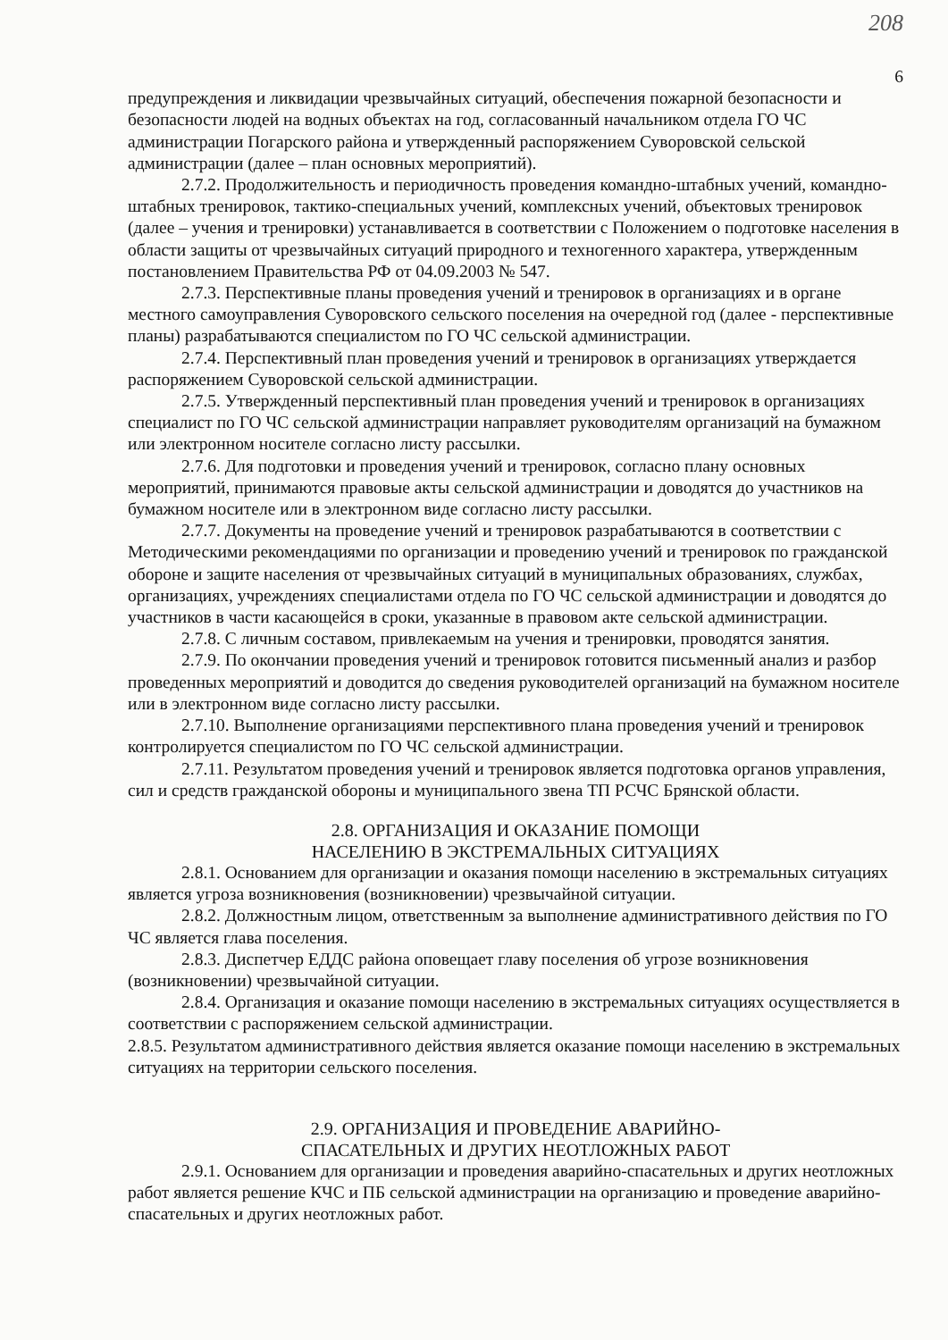208
6
предупреждения и ликвидации чрезвычайных ситуаций, обеспечения пожарной безопасности и безопасности людей на водных объектах на год, согласованный начальником отдела ГО ЧС администрации Погарского района и утвержденный распоряжением Суворовской сельской администрации (далее – план основных мероприятий).
2.7.2. Продолжительность и периодичность проведения командно-штабных учений, командно-штабных тренировок, тактико-специальных учений, комплексных учений, объектовых тренировок (далее – учения и тренировки) устанавливается в соответствии с Положением о подготовке населения в области защиты от чрезвычайных ситуаций природного и техногенного характера, утвержденным постановлением Правительства РФ от 04.09.2003 № 547.
2.7.3. Перспективные планы проведения учений и тренировок в организациях и в органе местного самоуправления Суворовского сельского поселения на очередной год (далее - перспективные планы) разрабатываются специалистом по ГО ЧС сельской администрации.
2.7.4. Перспективный план проведения учений и тренировок в организациях утверждается распоряжением Суворовской сельской администрации.
2.7.5. Утвержденный перспективный план проведения учений и тренировок в организациях специалист по ГО ЧС сельской администрации направляет руководителям организаций на бумажном или электронном носителе согласно листу рассылки.
2.7.6. Для подготовки и проведения учений и тренировок, согласно плану основных мероприятий, принимаются правовые акты сельской администрации и доводятся до участников на бумажном носителе или в электронном виде согласно листу рассылки.
2.7.7. Документы на проведение учений и тренировок разрабатываются в соответствии с Методическими рекомендациями по организации и проведению учений и тренировок по гражданской обороне и защите населения от чрезвычайных ситуаций в муниципальных образованиях, службах, организациях, учреждениях специалистами отдела по ГО ЧС сельской администрации и доводятся до участников в части касающейся в сроки, указанные в правовом акте сельской администрации.
2.7.8. С личным составом, привлекаемым на учения и тренировки, проводятся занятия.
2.7.9. По окончании проведения учений и тренировок готовится письменный анализ и разбор проведенных мероприятий и доводится до сведения руководителей организаций на бумажном носителе или в электронном виде согласно листу рассылки.
2.7.10. Выполнение организациями перспективного плана проведения учений и тренировок контролируется специалистом по ГО ЧС сельской администрации.
2.7.11. Результатом проведения учений и тренировок является подготовка органов управления, сил и средств гражданской обороны и муниципального звена ТП РСЧС Брянской области.
2.8. ОРГАНИЗАЦИЯ И ОКАЗАНИЕ ПОМОЩИ
НАСЕЛЕНИЮ В ЭКСТРЕМАЛЬНЫХ СИТУАЦИЯХ
2.8.1. Основанием для организации и оказания помощи населению в экстремальных ситуациях является угроза возникновения (возникновении) чрезвычайной ситуации.
2.8.2. Должностным лицом, ответственным за выполнение административного действия по ГО ЧС является глава поселения.
2.8.3. Диспетчер ЕДДС района оповещает главу поселения об угрозе возникновения (возникновении) чрезвычайной ситуации.
2.8.4. Организация и оказание помощи населению в экстремальных ситуациях осуществляется в соответствии с распоряжением сельской администрации.
2.8.5. Результатом административного действия является оказание помощи населению в экстремальных ситуациях на территории сельского поселения.
2.9. ОРГАНИЗАЦИЯ И ПРОВЕДЕНИЕ АВАРИЙНО-
СПАСАТЕЛЬНЫХ И ДРУГИХ НЕОТЛОЖНЫХ РАБОТ
2.9.1. Основанием для организации и проведения аварийно-спасательных и других неотложных работ является решение КЧС и ПБ сельской администрации на организацию и проведение аварийно-спасательных и других неотложных работ.